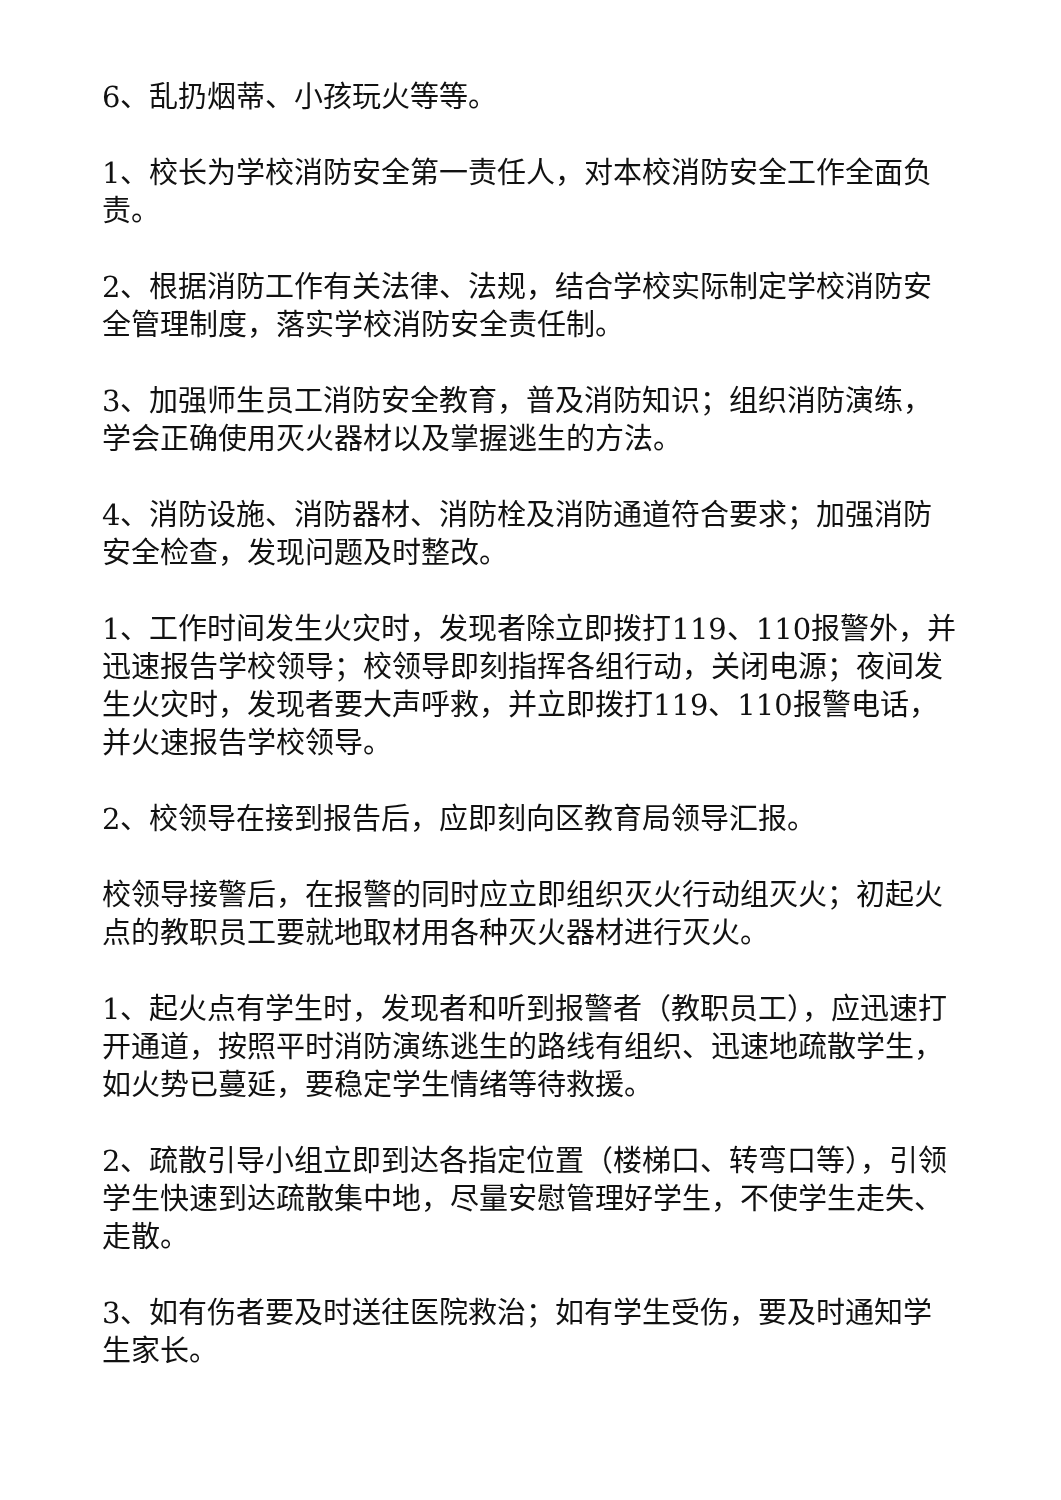6、乱扔烟蒂、小孩玩火等等。
1、校长为学校消防安全第一责任人，对本校消防安全工作全面负责。
2、根据消防工作有关法律、法规，结合学校实际制定学校消防安全管理制度，落实学校消防安全责任制。
3、加强师生员工消防安全教育，普及消防知识；组织消防演练，学会正确使用灭火器材以及掌握逃生的方法。
4、消防设施、消防器材、消防栓及消防通道符合要求；加强消防安全检查，发现问题及时整改。
1、工作时间发生火灾时，发现者除立即拨打119、110报警外，并迅速报告学校领导；校领导即刻指挥各组行动，关闭电源；夜间发生火灾时，发现者要大声呼救，并立即拨打119、110报警电话，并火速报告学校领导。
2、校领导在接到报告后，应即刻向区教育局领导汇报。
校领导接警后，在报警的同时应立即组织灭火行动组灭火；初起火点的教职员工要就地取材用各种灭火器材进行灭火。
1、起火点有学生时，发现者和听到报警者（教职员工），应迅速打开通道，按照平时消防演练逃生的路线有组织、迅速地疏散学生，如火势已蔓延，要稳定学生情绪等待救援。
2、疏散引导小组立即到达各指定位置（楼梯口、转弯口等），引领学生快速到达疏散集中地，尽量安慰管理好学生，不使学生走失、走散。
3、如有伤者要及时送往医院救治；如有学生受伤，要及时通知学生家长。